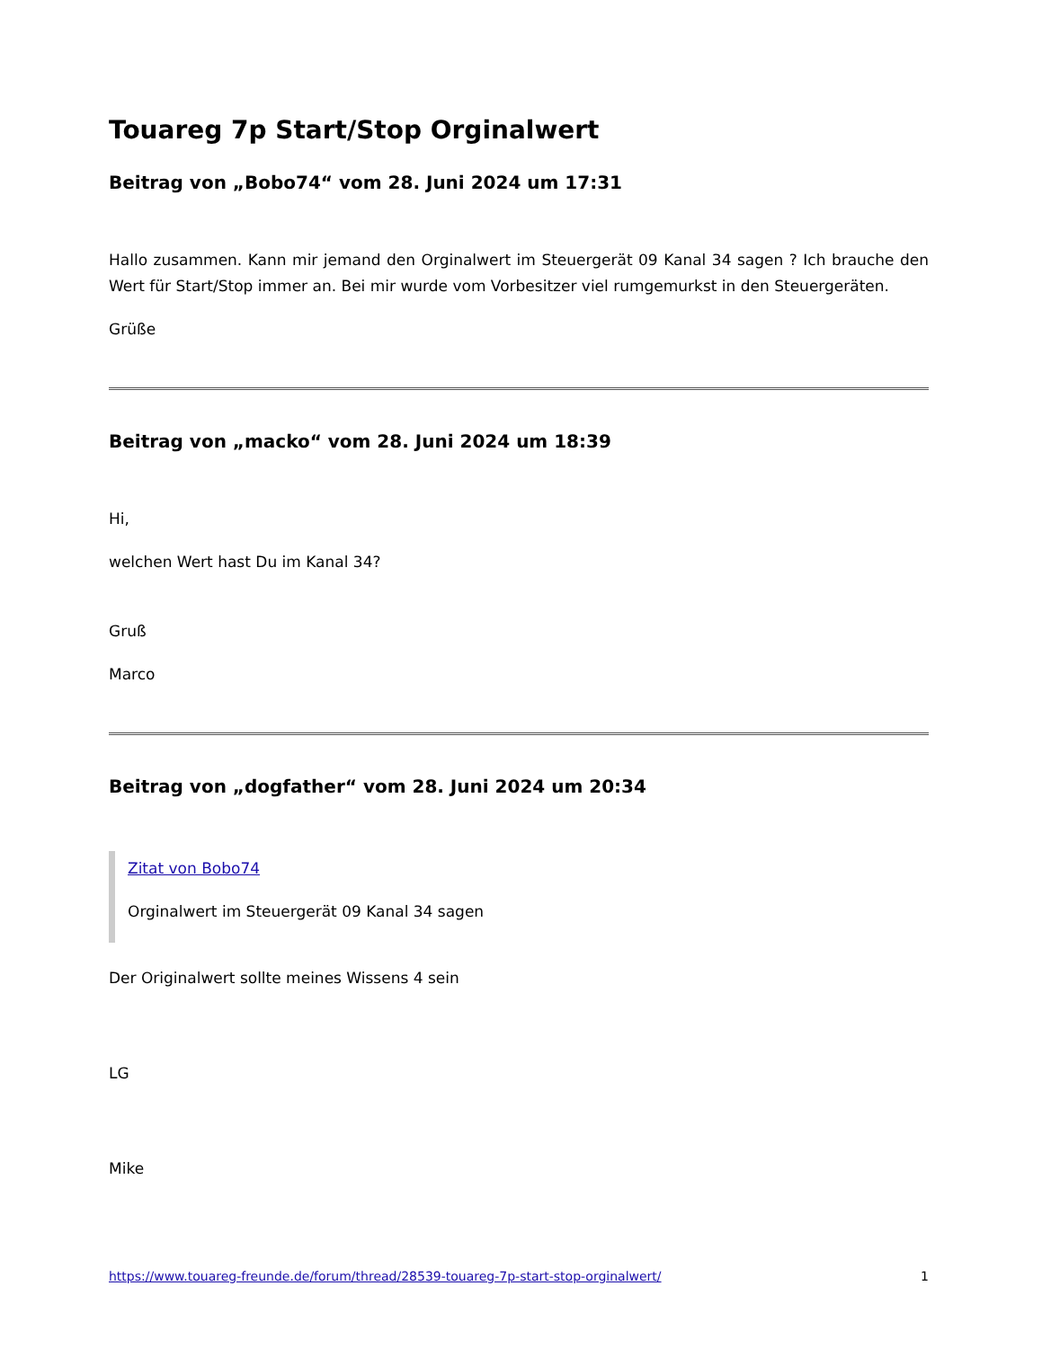Touareg 7p Start/Stop Orginalwert
Beitrag von „Bobo74“ vom 28. Juni 2024 um 17:31
Hallo zusammen. Kann mir jemand den Orginalwert im Steuergerät 09 Kanal 34 sagen ? Ich brauche den Wert für Start/Stop immer an. Bei mir wurde vom Vorbesitzer viel rumgemurkst in den Steuergeräten.
Grüße
Beitrag von „macko“ vom 28. Juni 2024 um 18:39
Hi,
welchen Wert hast Du im Kanal 34?
Gruß
Marco
Beitrag von „dogfather“ vom 28. Juni 2024 um 20:34
Zitat von Bobo74
Orginalwert im Steuergerät 09 Kanal 34 sagen
Der Originalwert sollte meines Wissens 4 sein
LG
Mike
https://www.touareg-freunde.de/forum/thread/28539-touareg-7p-start-stop-orginalwert/ 1